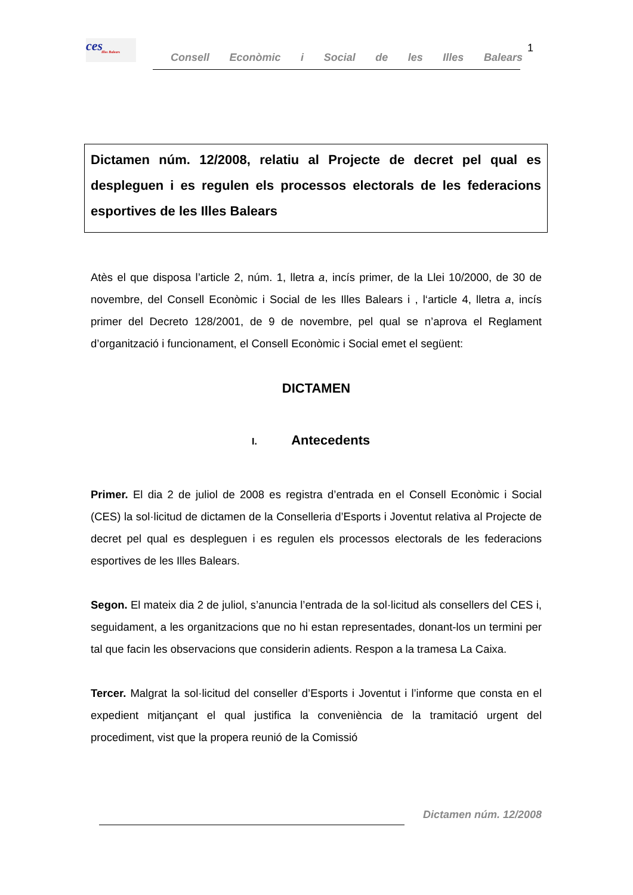ces
Illes Balears
Consell Econòmic i Social de les Illes Balears
1
Dictamen núm. 12/2008, relatiu al Projecte de decret pel qual es despleguen i es regulen els processos electorals de les federacions esportives de les Illes Balears
Atès el que disposa l’article 2, núm. 1, lletra a, incís primer, de la Llei 10/2000, de 30 de novembre, del Consell Econòmic i Social de les Illes Balears i , l‘article 4, lletra a, incís primer del Decreto 128/2001, de 9 de novembre, pel qual se n’aprova el Reglament d’organització i funcionament, el Consell Econòmic i Social emet el següent:
DICTAMEN
I. Antecedents
Primer. El dia 2 de juliol de 2008 es registra d’entrada en el Consell Econòmic i Social (CES) la sol·licitud de dictamen de la Conselleria d’Esports i Joventut relativa al Projecte de decret pel qual es despleguen i es regulen els processos electorals de les federacions esportives de les Illes Balears.
Segon. El mateix dia 2 de juliol, s’anuncia l’entrada de la sol·licitud als consellers del CES i, seguidament, a les organitzacions que no hi estan representades, donant-los un termini per tal que facin les observacions que considerin adients. Respon a la tramesa La Caixa.
Tercer. Malgrat la sol·licitud del conseller d’Esports i Joventut i l’informe que consta en el expedient mitjançant el qual justifica la conveniència de la tramitació urgent del procediment, vist que la propera reunió de la Comissió
Dictamen núm. 12/2008